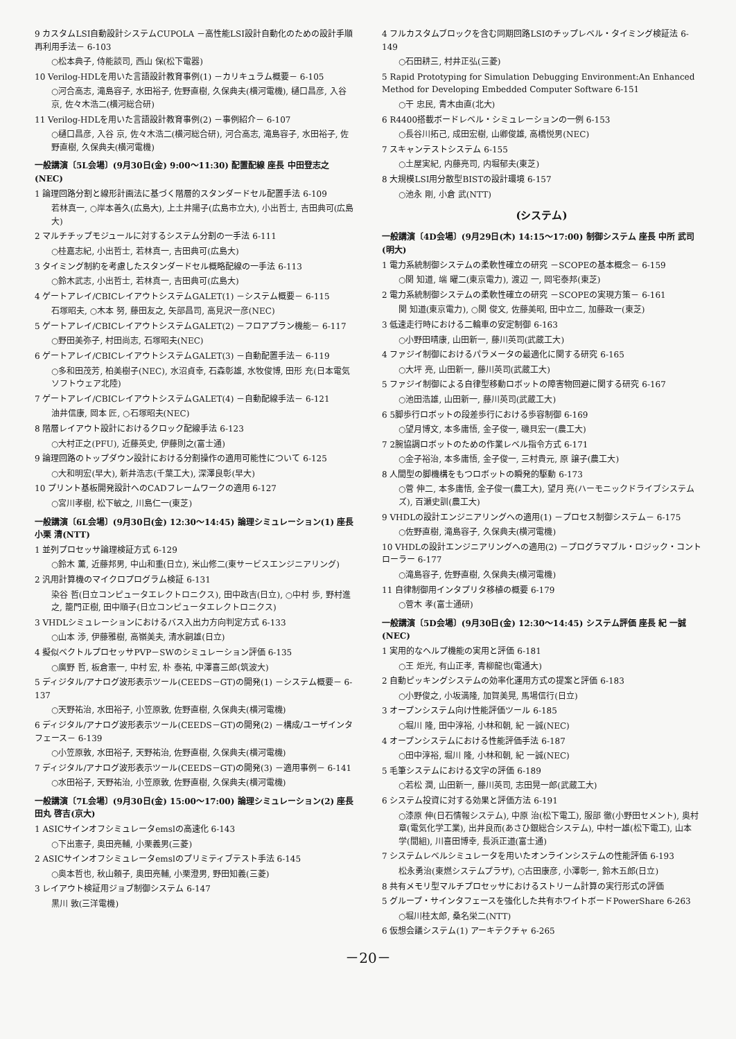9 カスタムLSI自動設計システムCUPOLA －高性能LSI設計自動化のための設計手順再利用手法－ 6-103
○松本典子, 侍能談司, 西山 保(松下電器)
10 Verilog-HDLを用いた言語設計教育事例(1) －カリキュラム概要－ 6-105
○河合高志, 滝島容子, 水田裕子, 佐野直樹, 久保典夫(横河電機), 樋口昌彦, 入谷 京, 佐々木浩二(横河総合研)
11 Verilog-HDLを用いた言語設計教育事例(2) －事例紹介－ 6-107
○樋口昌彦, 入谷 京, 佐々木浩二(横河総合研), 河合高志, 滝島容子, 水田裕子, 佐野直樹, 久保典夫(横河電機)
一般講演〔5L会場〕(9月30日(金) 9:00～11:30) 配置配線 座長 中田登志之(NEC)
1 論理回路分割と線形計画法に基づく階層的スタンダードセル配置手法 6-109
若林真一, ○岸本善久(広島大), 上土井陽子(広島市立大), 小出哲士, 吉田典可(広島大)
2 マルチチップモジュールに対するシステム分割の一手法 6-111
○桂嘉志紀, 小出哲士, 若林真一, 吉田典可(広島大)
3 タイミング制約を考慮したスタンダードセル概略配線の一手法 6-113
○鈴木武志, 小出哲士, 若林真一, 吉田典可(広島大)
4 ゲートアレイ/CBICレイアウトシステムGALET(1) －システム概要－ 6-115
石塚昭夫, ○木本 努, 藤田友之, 矢部昌司, 高見沢一彦(NEC)
5 ゲートアレイ/CBICレイアウトシステムGALET(2) －フロアプラン機能－ 6-117
○野田美弥子, 村田尚志, 石塚昭夫(NEC)
6 ゲートアレイ/CBICレイアウトシステムGALET(3) －自動配置手法－ 6-119
○多和田茂芳, 柏美樹子(NEC), 水沼貞幸, 石森彰雄, 水牧俊博, 田形 充(日本電気ソフトウェア北陸)
7 ゲートアレイ/CBICレイアウトシステムGALET(4) －自動配線手法－ 6-121
油井信康, 岡本 匠, ○石塚昭夫(NEC)
8 階層レイアウト設計におけるクロック配線手法 6-123
○大村正之(PFU), 近藤英史, 伊藤則之(富士通)
9 論理回路のトップダウン設計における分割操作の適用可能性について 6-125
○大和明宏(早大), 新井浩志(千葉工大), 深澤良彰(早大)
10 プリント基板開発設計へのCADフレームワークの適用 6-127
○宮川孝樹, 松下敏之, 川島仁一(東芝)
一般講演〔6L会場〕(9月30日(金) 12:30～14:45) 論理シミュレーション(1) 座長 小栗 清(NTT)
1 並列プロセッサ論理検証方式 6-129
○鈴木 薫, 近藤邦男, 中山和重(日立), 米山修二(東サービスエンジニアリング)
2 汎用計算機のマイクロプログラム検証 6-131
染谷 哲(日立コンピュータエレクトロニクス), 田中政吉(日立), ○中村 歩, 野村進之, 籠門正樹, 田中順子(日立コンピュータエレクトロニクス)
3 VHDLシミュレーションにおけるバス入出力方向判定方式 6-133
○山本 渉, 伊藤雅樹, 高嶺美夫, 清水嗣雄(日立)
4 擬似ベクトルプロセッサPVP－SWのシミュレーション評価 6-135
○廣野 哲, 板倉憲一, 中村 宏, 朴 泰祐, 中澤喜三郎(筑波大)
5 ディジタル/アナログ波形表示ツール(CEEDS－GT)の開発(1) －システム概要－ 6-137
○天野祐治, 水田裕子, 小笠原敦, 佐野直樹, 久保典夫(横河電機)
6 ディジタル/アナログ波形表示ツール(CEEDS－GT)の開発(2) －構成/ユーザインタフェース－ 6-139
○小笠原敦, 水田裕子, 天野祐治, 佐野直樹, 久保典夫(横河電機)
7 ディジタル/アナログ波形表示ツール(CEEDS－GT)の開発(3) －適用事例－ 6-141
○水田裕子, 天野祐治, 小笠原敦, 佐野直樹, 久保典夫(横河電機)
一般講演〔7L会場〕(9月30日(金) 15:00～17:00) 論理シミュレーション(2) 座長 田丸 啓吉(京大)
1 ASICサインオフシミュレータemslの高速化 6-143
○下出憲子, 奥田亮輔, 小栗義男(三菱)
2 ASICサインオフシミュレータemslのプリミティブテスト手法 6-145
○奥本哲也, 秋山頼子, 奥田亮輔, 小栗澄男, 野田知義(三菱)
3 レイアウト検証用ジョブ制御システム 6-147
黒川 敦(三洋電機)
4 フルカスタムブロックを含む同期回路LSIのチップレベル・タイミング検証法 6-149
○石田耕三, 村井正弘(三菱)
5 Rapid Prototyping for Simulation Debugging Environment:An Enhanced Method for Developing Embedded Computer Software 6-151
○干 忠民, 青木由直(北大)
6 R4400搭載ボードレベル・シミュレーションの一例 6-153
○長谷川拓己, 成田宏樹, 山卿俊雄, 高橋悦男(NEC)
7 スキャンテストシステム 6-155
○土屋実紀, 内藤亮司, 内堀郁夫(東芝)
8 大規模LSI用分散型BISTの設計環境 6-157
○池永 剛, 小倉 武(NTT)
(システム)
一般講演〔4D会場〕(9月29日(木) 14:15～17:00) 制御システム 座長 中所 武司(明大)
1 電力系統制御システムの柔軟性確立の研究 －SCOPEの基本概念－ 6-159
○関 知道, 端 曜二(東京電力), 渡辺 一, 岡宅泰邦(東芝)
2 電力系統制御システムの柔軟性確立の研究 －SCOPEの実現方策－ 6-161
関 知道(東京電力), ○関 俊文, 佐藤美昭, 田中立二, 加藤政一(東芝)
3 低速走行時における二輪車の安定制御 6-163
○小野田晴康, 山田新一, 藤川英司(武蔵工大)
4 ファジイ制御におけるパラメータの最適化に関する研究 6-165
○大坪 亮, 山田新一, 藤川英司(武蔵工大)
5 ファジイ制御による自律型移動ロボットの障害物回避に関する研究 6-167
○池田浩雄, 山田新一, 藤川英司(武蔵工大)
6 5脚歩行ロボットの段差歩行における歩容制御 6-169
○望月博文, 本多庸悟, 金子俊一, 磯貝宏一(農工大)
7 2腕協調ロボットのための作業レベル指令方式 6-171
○金子裕治, 本多庸悟, 金子俊一, 三村貴元, 原 譲子(農工大)
8 人間型の脚機構をもつロボットの瞬発的駆動 6-173
○菅 伸二, 本多庸悟, 金子俊一(農工大), 望月 亮(ハーモニックドライブシステムズ), 百瀬史訓(農工大)
9 VHDLの設計エンジニアリングへの適用(1) －プロセス制御システム－ 6-175
○佐野直樹, 滝島容子, 久保典夫(横河電機)
10 VHDLの設計エンジニアリングへの適用(2) －プログラマブル・ロジック・コントローラー 6-177
○滝島容子, 佐野直樹, 久保典夫(横河電機)
11 自律制御用インタプリタ移植の概要 6-179
○菅木 孝(富士通研)
一般講演〔5D会場〕(9月30日(金) 12:30～14:45) システム評価 座長 紀 一誠(NEC)
1 実用的なヘルプ機能の実用と評価 6-181
○王 炬光, 有山正孝, 青柳龍也(電通大)
2 自動ピッキングシステムの効率化運用方式の提案と評価 6-183
○小野俊之, 小坂満隆, 加賀美晃, 馬場信行(日立)
3 オープンシステム向け性能評価ツール 6-185
○堀川 隆, 田中淳裕, 小林和朝, 紀 一誠(NEC)
4 オープンシステムにおける性能評価手法 6-187
○田中淳裕, 堀川 隆, 小林和朝, 紀 一誠(NEC)
5 毛筆システムにおける文字の評価 6-189
○若松 潤, 山田新一, 藤川英司, 志田晃一郎(武蔵工大)
6 システム投資に対する効果と評価方法 6-191
○漆原 伸(日石情報システム), 中原 治(松下電工), 服部 徹(小野田セメント), 奥村 章(電気化学工業), 出井良而(あさひ銀総合システム), 中村一雄(松下電工), 山本 学(間組), 川喜田博幸, 長浜正道(富士通)
7 システムレベルシミュレータを用いたオンラインシステムの性能評価 6-193
松永勇治(東燃システムプラザ), ○古田康彦, 小澤彰一, 鈴木五郎(日立)
8 共有メモリ型マルチプロセッサにおけるストリーム計算の実行形式の評価
5 グループ・サインタフェースを強化した共有ホワイトボードPowerShare 6-263
○堀川桂太郎, 桑名栄二(NTT)
6 仮想会議システム(1) アーキテクチャ 6-265
－20－